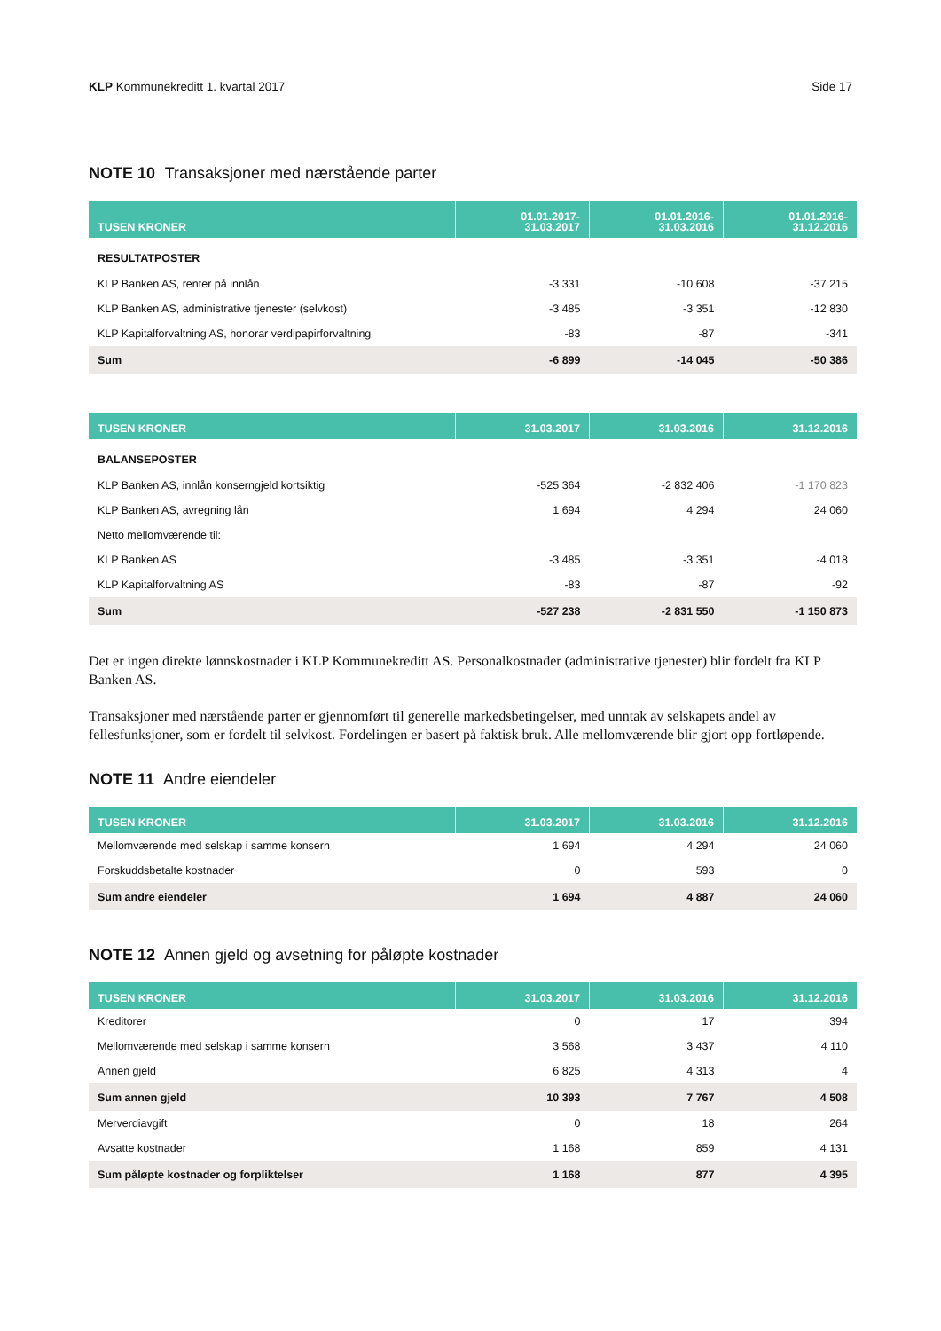KLP Kommunekreditt 1. kvartal 2017 Side 17
NOTE 10 Transaksjoner med nærstående parter
| TUSEN KRONER | 01.01.2017- 31.03.2017 | 01.01.2016- 31.03.2016 | 01.01.2016- 31.12.2016 |
| --- | --- | --- | --- |
| RESULTATPOSTER | | | |
| KLP Banken AS, renter på innlån | -3 331 | -10 608 | -37 215 |
| KLP Banken AS, administrative tjenester (selvkost) | -3 485 | -3 351 | -12 830 |
| KLP Kapitalforvaltning AS, honorar verdipapirforvaltning | -83 | -87 | -341 |
| Sum | -6 899 | -14 045 | -50 386 |
| TUSEN KRONER | 31.03.2017 | 31.03.2016 | 31.12.2016 |
| --- | --- | --- | --- |
| BALANSEPOSTER | | | |
| KLP Banken AS, innlån konserngjeld kortsiktig | -525 364 | -2 832 406 | -1 170 823 |
| KLP Banken AS, avregning lån | 1 694 | 4 294 | 24 060 |
| Netto mellomværende til: | | | |
| KLP Banken AS | -3 485 | -3 351 | -4 018 |
| KLP Kapitalforvaltning AS | -83 | -87 | -92 |
| Sum | -527 238 | -2 831 550 | -1 150 873 |
Det er ingen direkte lønnskostnader i KLP Kommunekreditt AS. Personalkostnader (administrative tjenester) blir fordelt fra KLP Banken AS.
Transaksjoner med nærstående parter er gjennomført til generelle markedsbetingelser, med unntak av selskapets andel av fellesfunksjoner, som er fordelt til selvkost. Fordelingen er basert på faktisk bruk. Alle mellomværende blir gjort opp fortløpende.
NOTE 11 Andre eiendeler
| TUSEN KRONER | 31.03.2017 | 31.03.2016 | 31.12.2016 |
| --- | --- | --- | --- |
| Mellomværende med selskap i samme konsern | 1 694 | 4 294 | 24 060 |
| Forskuddsbetalte kostnader | 0 | 593 | 0 |
| Sum andre eiendeler | 1 694 | 4 887 | 24 060 |
NOTE 12 Annen gjeld og avsetning for påløpte kostnader
| TUSEN KRONER | 31.03.2017 | 31.03.2016 | 31.12.2016 |
| --- | --- | --- | --- |
| Kreditorer | 0 | 17 | 394 |
| Mellomværende med selskap i samme konsern | 3 568 | 3 437 | 4 110 |
| Annen gjeld | 6 825 | 4 313 | 4 |
| Sum annen gjeld | 10 393 | 7 767 | 4 508 |
| Merverdiavgift | 0 | 18 | 264 |
| Avsatte kostnader | 1 168 | 859 | 4 131 |
| Sum påløpte kostnader og forpliktelser | 1 168 | 877 | 4 395 |